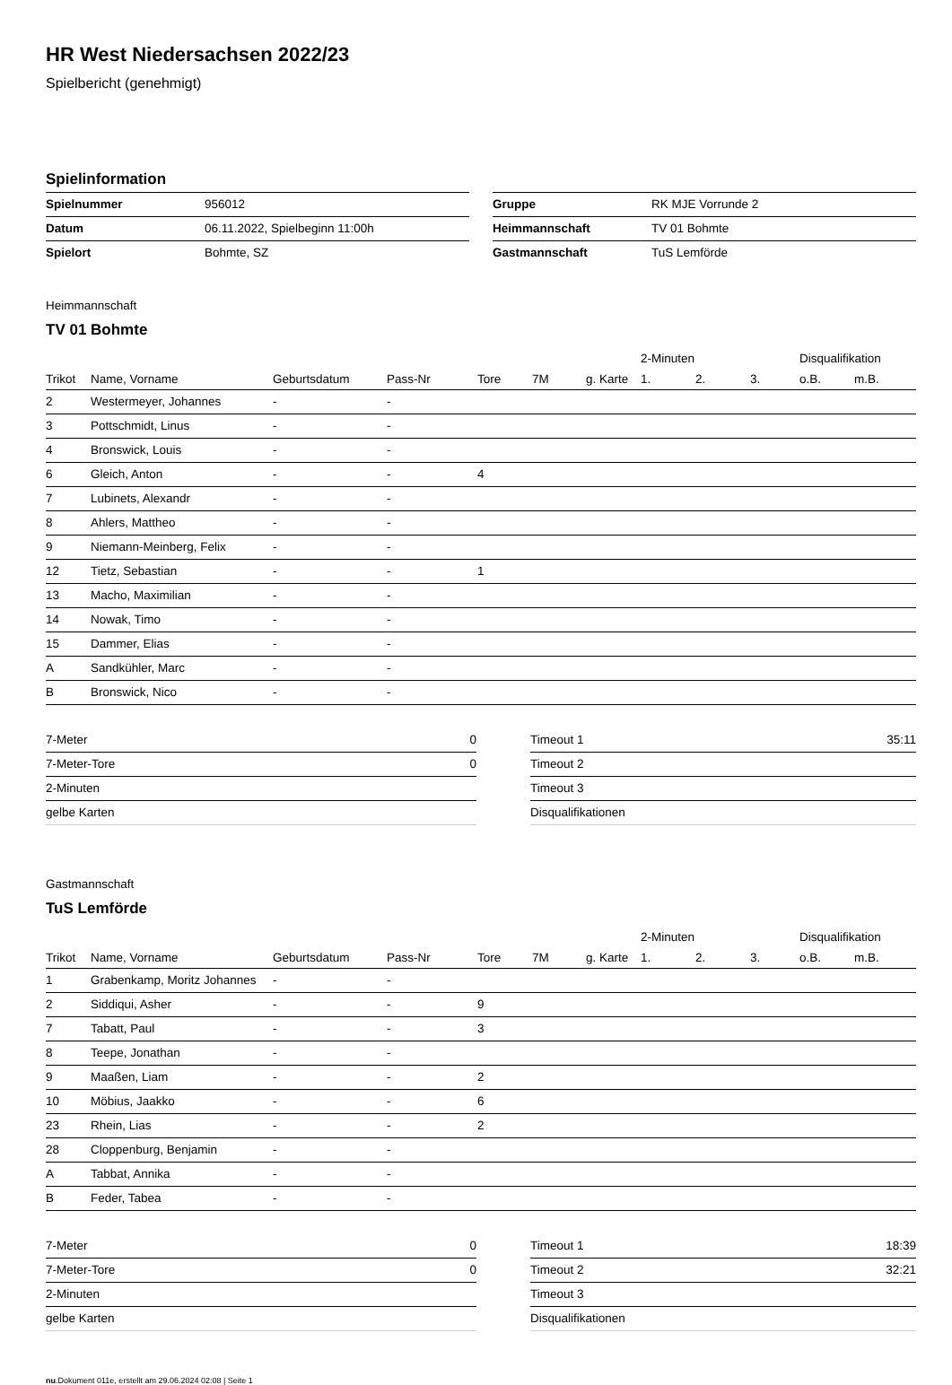HR West Niedersachsen 2022/23
Spielbericht (genehmigt)
Spielinformation
| Spielnummer | 956012 |
| Datum | 06.11.2022, Spielbeginn 11:00h |
| Spielort | Bohmte, SZ |
| Gruppe | RK MJE Vorrunde 2 |
| Heimmannschaft | TV 01 Bohmte |
| Gastmannschaft | TuS Lemförde |
Heimmannschaft
TV 01 Bohmte
| | | | | | | | 2-Minuten | | | Disqualifikation | |
| --- | --- | --- | --- | --- | --- | --- | --- | --- | --- | --- | --- |
| Trikot | Name, Vorname | Geburtsdatum | Pass-Nr | Tore | 7M | g. Karte | 1. | 2. | 3. | o.B. | m.B. |
| 2 | Westermeyer, Johannes | - | - | | | | | | | | |
| 3 | Pottschmidt, Linus | - | - | | | | | | | | |
| 4 | Bronswick, Louis | - | - | | | | | | | | |
| 6 | Gleich, Anton | - | - | 4 | | | | | | | |
| 7 | Lubinets, Alexandr | - | - | | | | | | | | |
| 8 | Ahlers, Mattheo | - | - | | | | | | | | |
| 9 | Niemann-Meinberg, Felix | - | - | | | | | | | | |
| 12 | Tietz, Sebastian | - | - | 1 | | | | | | | |
| 13 | Macho, Maximilian | - | - | | | | | | | | |
| 14 | Nowak, Timo | - | - | | | | | | | | |
| 15 | Dammer, Elias | - | - | | | | | | | | |
| A | Sandkühler, Marc | - | - | | | | | | | | |
| B | Bronswick, Nico | - | - | | | | | | | | |
| 7-Meter | 0 |
| 7-Meter-Tore | 0 |
| 2-Minuten | |
| gelbe Karten | |
| Timeout 1 | 35:11 |
| Timeout 2 | |
| Timeout 3 | |
| Disqualifikationen | |
Gastmannschaft
TuS Lemförde
| | | | | | | | 2-Minuten | | | Disqualifikation | |
| --- | --- | --- | --- | --- | --- | --- | --- | --- | --- | --- | --- |
| Trikot | Name, Vorname | Geburtsdatum | Pass-Nr | Tore | 7M | g. Karte | 1. | 2. | 3. | o.B. | m.B. |
| 1 | Grabenkamp, Moritz Johannes | - | - | | | | | | | | |
| 2 | Siddiqui, Asher | - | - | 9 | | | | | | | |
| 7 | Tabatt, Paul | - | - | 3 | | | | | | | |
| 8 | Teepe, Jonathan | - | - | | | | | | | | |
| 9 | Maaßen, Liam | - | - | 2 | | | | | | | |
| 10 | Möbius, Jaakko | - | - | 6 | | | | | | | |
| 23 | Rhein, Lias | - | - | 2 | | | | | | | |
| 28 | Cloppenburg, Benjamin | - | - | | | | | | | | |
| A | Tabbat, Annika | - | - | | | | | | | | |
| B | Feder, Tabea | - | - | | | | | | | | |
| 7-Meter | 0 |
| 7-Meter-Tore | 0 |
| 2-Minuten | |
| gelbe Karten | |
| Timeout 1 | 18:39 |
| Timeout 2 | 32:21 |
| Timeout 3 | |
| Disqualifikationen | |
nu.Dokument 011e, erstellt am 29.06.2024 02:08 | Seite 1